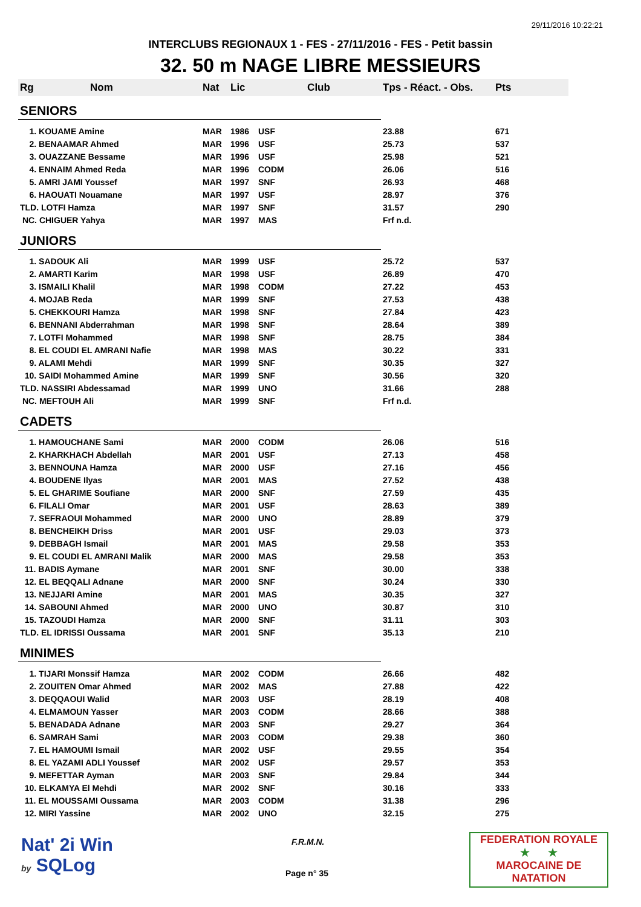29/11/2016 10:22:21
INTERCLUBS REGIONAUX 1 - FES - 27/11/2016 - FES - Petit bassin
32. 50 m NAGE LIBRE MESSIEURS
| Rg | Nom | Nat | Lic | Club | Tps - Réact. - Obs. | Pts |
| --- | --- | --- | --- | --- | --- | --- |
| SENIORS | | | | | | |
| 1. KOUAME Amine | | MAR | 1986 | USF | 23.88 | 671 |
| 2. BENAAMAR Ahmed | | MAR | 1996 | USF | 25.73 | 537 |
| 3. OUAZZANE Bessame | | MAR | 1996 | USF | 25.98 | 521 |
| 4. ENNAIM Ahmed Reda | | MAR | 1996 | CODM | 26.06 | 516 |
| 5. AMRI JAMI Youssef | | MAR | 1997 | SNF | 26.93 | 468 |
| 6. HAOUATI Nouamane | | MAR | 1997 | USF | 28.97 | 376 |
| TLD. LOTFI Hamza | | MAR | 1997 | SNF | 31.57 | 290 |
| NC. CHIGUER Yahya | | MAR | 1997 | MAS | Frf n.d. | |
| JUNIORS | | | | | | |
| 1. SADOUK Ali | | MAR | 1999 | USF | 25.72 | 537 |
| 2. AMARTI Karim | | MAR | 1998 | USF | 26.89 | 470 |
| 3. ISMAILI Khalil | | MAR | 1998 | CODM | 27.22 | 453 |
| 4. MOJAB Reda | | MAR | 1999 | SNF | 27.53 | 438 |
| 5. CHEKKOURI Hamza | | MAR | 1998 | SNF | 27.84 | 423 |
| 6. BENNANI Abderrahman | | MAR | 1998 | SNF | 28.64 | 389 |
| 7. LOTFI Mohammed | | MAR | 1998 | SNF | 28.75 | 384 |
| 8. EL COUDI EL AMRANI Nafie | | MAR | 1998 | MAS | 30.22 | 331 |
| 9. ALAMI Mehdi | | MAR | 1999 | SNF | 30.35 | 327 |
| 10. SAIDI Mohammed Amine | | MAR | 1999 | SNF | 30.56 | 320 |
| TLD. NASSIRI Abdessamad | | MAR | 1999 | UNO | 31.66 | 288 |
| NC. MEFTOUH Ali | | MAR | 1999 | SNF | Frf n.d. | |
| CADETS | | | | | | |
| 1. HAMOUCHANE Sami | | MAR | 2000 | CODM | 26.06 | 516 |
| 2. KHARKHACH Abdellah | | MAR | 2001 | USF | 27.13 | 458 |
| 3. BENNOUNA Hamza | | MAR | 2000 | USF | 27.16 | 456 |
| 4. BOUDENE Ilyas | | MAR | 2001 | MAS | 27.52 | 438 |
| 5. EL GHARIME Soufiane | | MAR | 2000 | SNF | 27.59 | 435 |
| 6. FILALI Omar | | MAR | 2001 | USF | 28.63 | 389 |
| 7. SEFRAOUI Mohammed | | MAR | 2000 | UNO | 28.89 | 379 |
| 8. BENCHEIKH Driss | | MAR | 2001 | USF | 29.03 | 373 |
| 9. DEBBAGH Ismail | | MAR | 2001 | MAS | 29.58 | 353 |
| 9. EL COUDI EL AMRANI Malik | | MAR | 2000 | MAS | 29.58 | 353 |
| 11. BADIS Aymane | | MAR | 2001 | SNF | 30.00 | 338 |
| 12. EL BEQQALI Adnane | | MAR | 2000 | SNF | 30.24 | 330 |
| 13. NEJJARI Amine | | MAR | 2001 | MAS | 30.35 | 327 |
| 14. SABOUNI Ahmed | | MAR | 2000 | UNO | 30.87 | 310 |
| 15. TAZOUDI Hamza | | MAR | 2000 | SNF | 31.11 | 303 |
| TLD. EL IDRISSI Oussama | | MAR | 2001 | SNF | 35.13 | 210 |
| MINIMES | | | | | | |
| 1. TIJARI Monssif Hamza | | MAR | 2002 | CODM | 26.66 | 482 |
| 2. ZOUITEN Omar Ahmed | | MAR | 2002 | MAS | 27.88 | 422 |
| 3. DEQQAOUI Walid | | MAR | 2003 | USF | 28.19 | 408 |
| 4. ELMAMOUN Yasser | | MAR | 2003 | CODM | 28.66 | 388 |
| 5. BENADADA Adnane | | MAR | 2003 | SNF | 29.27 | 364 |
| 6. SAMRAH Sami | | MAR | 2003 | CODM | 29.38 | 360 |
| 7. EL HAMOUMI Ismail | | MAR | 2002 | USF | 29.55 | 354 |
| 8. EL YAZAMI ADLI Youssef | | MAR | 2002 | USF | 29.57 | 353 |
| 9. MEFETTAR Ayman | | MAR | 2003 | SNF | 29.84 | 344 |
| 10. ELKAMYA El Mehdi | | MAR | 2002 | SNF | 30.16 | 333 |
| 11. EL MOUSSAMI Oussama | | MAR | 2003 | CODM | 31.38 | 296 |
| 12. MIRI Yassine | | MAR | 2002 | UNO | 32.15 | 275 |
Nat' 2i Win
by SQLog
F.R.M.N.
Page n° 35
FEDERATION ROYALE
★ ★
MAROCAINE DE NATATION